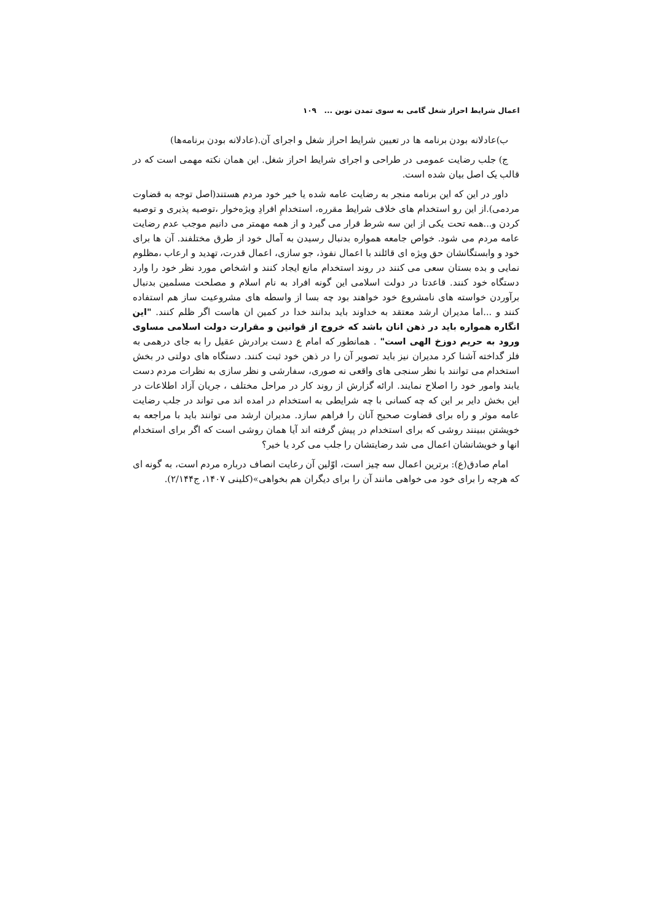اعمال شرایط احراز شغل گامی به سوی تمدن نوین ... ۱۰۹
ب)عادلانه بودن برنامه ها در تعیین شرایط احراز شغل و اجرای آن.(عادلانه بودن برنامه‌ها)
ج) جلب رضایت عمومی در طراحی و اجرای شرایط احراز شغل. این همان نکته مهمی است که در قالب یک اصل بیان شده است.
داور در این که این برنامه منجر به رضایت عامه شده یا خیر خود مردم هستند(اصل توجه به قضاوت مردمی).از این رو استخدام های خلاف شرایط مقرره، استخدامِ افرادِ ویژه‌خوار ،توصیه پذیری و توصیه کردن و...همه تحت یکی از این سه شرط قرار می گیرد و از همه مهمتر می دانیم موجب عدم رضایت عامه مردم می شود. خواص جامعه همواره بدنبال رسیدن به آمال خود از طرق مختلفند. آن ها برای خود و وابستگانشان حق ویژه ای قائلند با اعمال نفوذ، جو سازی، اعمال قدرت، تهدید و ارعاب ،مظلوم نمایی و بده بستان سعی می کنند در روند استخدام مانع ایجاد کنند و اشخاص مورد نظر خود را وارد دستگاه خود کنند. قاعدتا در دولت اسلامی این گونه افراد به نام اسلام و مصلحت مسلمین بدنبال برآوردن خواسته های نامشروع خود خواهند بود چه بسا از واسطه های مشروعیت ساز هم استفاده کنند و ...اما مدیران ارشد معتقد به خداوند باید بدانند خدا در کمین ان هاست اگر ظلم کنند. "این انگاره همواره باید در ذهن انان باشد که خروج از قوانین و مقرارت دولت اسلامی مساوی ورود به حریم دوزخ الهی است" . همانطور که امام ع دست برادرش عقیل را به جای درهمی به فلز گداخته آشنا کرد مدیران نیز باید تصویر آن را در ذهن خود ثبت کنند. دستگاه های دولتی در بخش استخدام می توانند با نظر سنجی های واقعی نه صوری، سفارشی و نظر سازی به نظرات مردم دست یابند وامور خود را اصلاح نمایند. ارائه گزارش از روند کار در مراحل مختلف ، جریان آزاد اطلاعات در این بخش دایر بر این که چه کسانی با چه شرایطی به استخدام در امده اند می تواند در جلب رضایت عامه موثر و راه برای قضاوت صحیح آنان را فراهم سازد. مدیران ارشد می توانند باید با مراجعه به خویشتن ببینند روشی که برای استخدام در پیش گرفته اند آیا همان روشی است که اگر برای استخدام انها و خویشانشان اعمال می شد رضایتشان را جلب می کرد یا خیر؟
امام صادق(ع): برترین اعمال سه چیز است، اوّلین آن رعایت انصاف درباره مردم است، به گونه ای که هرچه را برای خود می خواهی مانند آن را برای دیگران هم بخواهی»(کلینی ۱۴۰۷، ج۲/۱۴۴).